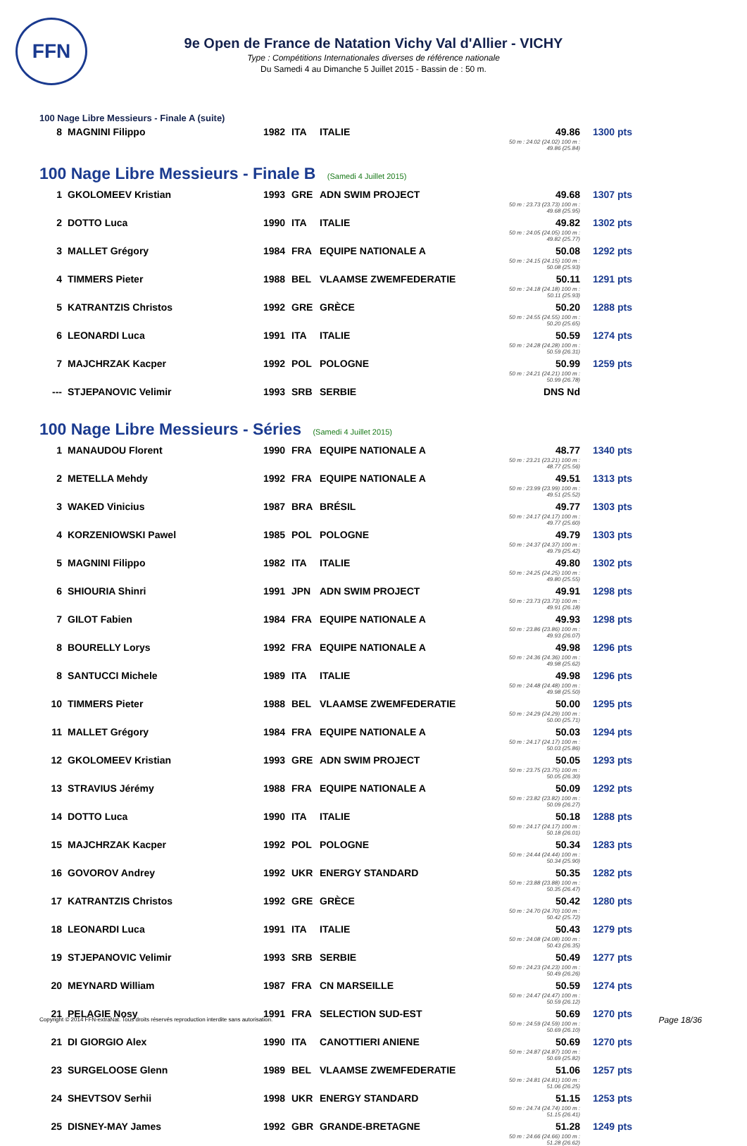FFN
9e Open de France de Natation Vichy Val d'Allier - VICHY
Type : Compétitions Internationales diverses de référence nationale
Du Samedi 4 au Dimanche 5 Juillet 2015 - Bassin de : 50 m.
100 Nage Libre Messieurs - Finale A (suite)
| 8 | MAGNINI Filippo | 1982 | ITA | ITALIE | 49.86 50 m : 24.02 (24.02) 100 m : 49.86 (25.84) | 1300 pts |
100 Nage Libre Messieurs - Finale B (Samedi 4 Juillet 2015)
| 1 | GKOLOMEEV Kristian | 1993 | GRE | ADN SWIM PROJECT | 49.68 50 m : 23.73 (23.73) 100 m : 49.68 (25.95) | 1307 pts |
| 2 | DOTTO Luca | 1990 | ITA | ITALIE | 49.82 50 m : 24.05 (24.05) 100 m : 49.82 (25.77) | 1302 pts |
| 3 | MALLET Grégory | 1984 | FRA | EQUIPE NATIONALE A | 50.08 50 m : 24.15 (24.15) 100 m : 50.08 (25.93) | 1292 pts |
| 4 | TIMMERS Pieter | 1988 | BEL | VLAAMSE ZWEMFEDERATIE | 50.11 50 m : 24.18 (24.18) 100 m : 50.11 (25.93) | 1291 pts |
| 5 | KATRANTZIS Christos | 1992 | GRE | GRÈCE | 50.20 50 m : 24.55 (24.55) 100 m : 50.20 (25.65) | 1288 pts |
| 6 | LEONARDI Luca | 1991 | ITA | ITALIE | 50.59 50 m : 24.28 (24.28) 100 m : 50.59 (26.31) | 1274 pts |
| 7 | MAJCHRZAK Kacper | 1992 | POL | POLOGNE | 50.99 50 m : 24.21 (24.21) 100 m : 50.99 (26.78) | 1259 pts |
| --- | STJEPANOVIC Velimir | 1993 | SRB | SERBIE | DNS Nd | |
100 Nage Libre Messieurs - Séries (Samedi 4 Juillet 2015)
| 1 | MANAUDOU Florent | 1990 | FRA | EQUIPE NATIONALE A | 48.77 50 m : 23.21 (23.21) 100 m : 48.77 (25.56) | 1340 pts |
| 2 | METELLA Mehdy | 1992 | FRA | EQUIPE NATIONALE A | 49.51 50 m : 23.99 (23.99) 100 m : 49.51 (25.52) | 1313 pts |
| 3 | WAKED Vinicius | 1987 | BRA | BRÉSIL | 49.77 50 m : 24.17 (24.17) 100 m : 49.77 (25.60) | 1303 pts |
| 4 | KORZENIOWSKI Pawel | 1985 | POL | POLOGNE | 49.79 50 m : 24.37 (24.37) 100 m : 49.79 (25.42) | 1303 pts |
| 5 | MAGNINI Filippo | 1982 | ITA | ITALIE | 49.80 50 m : 24.25 (24.25) 100 m : 49.80 (25.55) | 1302 pts |
| 6 | SHIOURIA Shinri | 1991 | JPN | ADN SWIM PROJECT | 49.91 50 m : 23.73 (23.73) 100 m : 49.91 (26.18) | 1298 pts |
| 7 | GILOT Fabien | 1984 | FRA | EQUIPE NATIONALE A | 49.93 50 m : 23.86 (23.86) 100 m : 49.93 (26.07) | 1298 pts |
| 8 | BOURELLY Lorys | 1992 | FRA | EQUIPE NATIONALE A | 49.98 50 m : 24.36 (24.36) 100 m : 49.98 (25.62) | 1296 pts |
| 8 | SANTUCCI Michele | 1989 | ITA | ITALIE | 49.98 50 m : 24.48 (24.48) 100 m : 49.98 (25.50) | 1296 pts |
| 10 | TIMMERS Pieter | 1988 | BEL | VLAAMSE ZWEMFEDERATIE | 50.00 50 m : 24.29 (24.29) 100 m : 50.00 (25.71) | 1295 pts |
| 11 | MALLET Grégory | 1984 | FRA | EQUIPE NATIONALE A | 50.03 50 m : 24.17 (24.17) 100 m : 50.03 (25.86) | 1294 pts |
| 12 | GKOLOMEEV Kristian | 1993 | GRE | ADN SWIM PROJECT | 50.05 50 m : 23.75 (23.75) 100 m : 50.05 (26.30) | 1293 pts |
| 13 | STRAVIUS Jérémy | 1988 | FRA | EQUIPE NATIONALE A | 50.09 50 m : 23.82 (23.82) 100 m : 50.09 (26.27) | 1292 pts |
| 14 | DOTTO Luca | 1990 | ITA | ITALIE | 50.18 50 m : 24.17 (24.17) 100 m : 50.18 (26.01) | 1288 pts |
| 15 | MAJCHRZAK Kacper | 1992 | POL | POLOGNE | 50.34 50 m : 24.44 (24.44) 100 m : 50.34 (25.90) | 1283 pts |
| 16 | GOVOROV Andrey | 1992 | UKR | ENERGY STANDARD | 50.35 50 m : 23.88 (23.88) 100 m : 50.35 (26.47) | 1282 pts |
| 17 | KATRANTZIS Christos | 1992 | GRE | GRÈCE | 50.42 50 m : 24.70 (24.70) 100 m : 50.42 (25.72) | 1280 pts |
| 18 | LEONARDI Luca | 1991 | ITA | ITALIE | 50.43 50 m : 24.08 (24.08) 100 m : 50.43 (26.35) | 1279 pts |
| 19 | STJEPANOVIC Velimir | 1993 | SRB | SERBIE | 50.49 50 m : 24.23 (24.23) 100 m : 50.49 (26.26) | 1277 pts |
| 20 | MEYNARD William | 1987 | FRA | CN MARSEILLE | 50.59 50 m : 24.47 (24.47) 100 m : 50.59 (26.12) | 1274 pts |
| 21 | PELAGIE Nosy | 1991 | FRA | SELECTION SUD-EST | 50.69 50 m : 24.59 (24.59) 100 m : 50.69 (26.10) | 1270 pts |
| 21 | DI GIORGIO Alex | 1990 | ITA | CANOTTIERI ANIENE | 50.69 50 m : 24.87 (24.87) 100 m : 50.69 (25.82) | 1270 pts |
| 23 | SURGELOOSE Glenn | 1989 | BEL | VLAAMSE ZWEMFEDERATIE | 51.06 50 m : 24.81 (24.81) 100 m : 51.06 (26.25) | 1257 pts |
| 24 | SHEVTSOV Serhii | 1998 | UKR | ENERGY STANDARD | 51.15 50 m : 24.74 (24.74) 100 m : 51.15 (26.41) | 1253 pts |
| 25 | DISNEY-MAY James | 1992 | GBR | GRANDE-BRETAGNE | 51.28 50 m : 24.66 (24.66) 100 m : 51.28 (26.62) | 1249 pts |
Copyright © 2014 FFN-extraNat. Tous droits réservés reproduction interdite sans autorisation.
Page 18/36